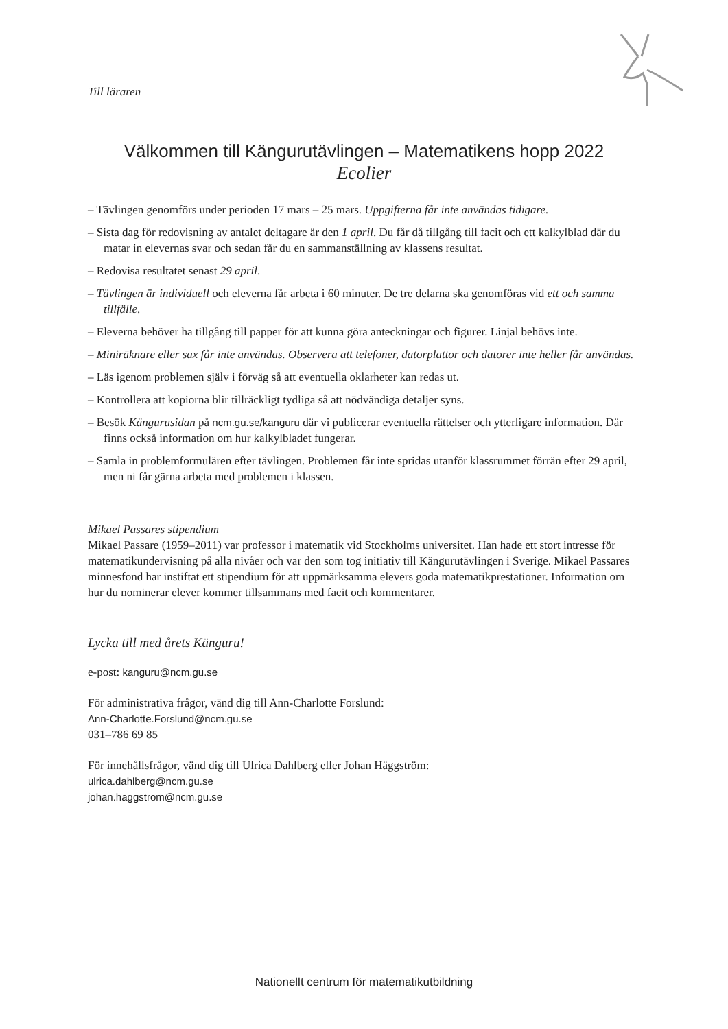Till läraren
Välkommen till Kängurutävlingen – Matematikens hopp 2022
Ecolier
– Tävlingen genomförs under perioden 17 mars – 25 mars. Uppgifterna får inte användas tidigare.
– Sista dag för redovisning av antalet deltagare är den 1 april. Du får då tillgång till facit och ett kalkylblad där du matar in elevernas svar och sedan får du en sammanställning av klassens resultat.
– Redovisa resultatet senast 29 april.
– Tävlingen är individuell och eleverna får arbeta i 60 minuter. De tre delarna ska genomföras vid ett och samma tillfälle.
– Eleverna behöver ha tillgång till papper för att kunna göra anteckningar och figurer. Linjal behövs inte.
– Miniräknare eller sax får inte användas. Observera att telefoner, datorplattor och datorer inte heller får användas.
– Läs igenom problemen själv i förväg så att eventuella oklarheter kan redas ut.
– Kontrollera att kopiorna blir tillräckligt tydliga så att nödvändiga detaljer syns.
– Besök Kängurusidan på ncm.gu.se/kanguru där vi publicerar eventuella rättelser och ytterligare information. Där finns också information om hur kalkylbladet fungerar.
– Samla in problemformulären efter tävlingen. Problemen får inte spridas utanför klassrummet förrän efter 29 april, men ni får gärna arbeta med problemen i klassen.
Mikael Passares stipendium
Mikael Passare (1959–2011) var professor i matematik vid Stockholms universitet. Han hade ett stort intresse för matematikundervisning på alla nivåer och var den som tog initiativ till Kängurutävlingen i Sverige. Mikael Passares minnesfond har instiftat ett stipendium för att uppmärksamma elevers goda matematikprestationer. Information om hur du nominerar elever kommer tillsammans med facit och kommentarer.
Lycka till med årets Känguru!
e-post: kanguru@ncm.gu.se
För administrativa frågor, vänd dig till Ann-Charlotte Forslund:
Ann-Charlotte.Forslund@ncm.gu.se
031–786 69 85
För innehållsfrågor, vänd dig till Ulrica Dahlberg eller Johan Häggström:
ulrica.dahlberg@ncm.gu.se
johan.haggstrom@ncm.gu.se
Nationellt centrum för matematikutbildning